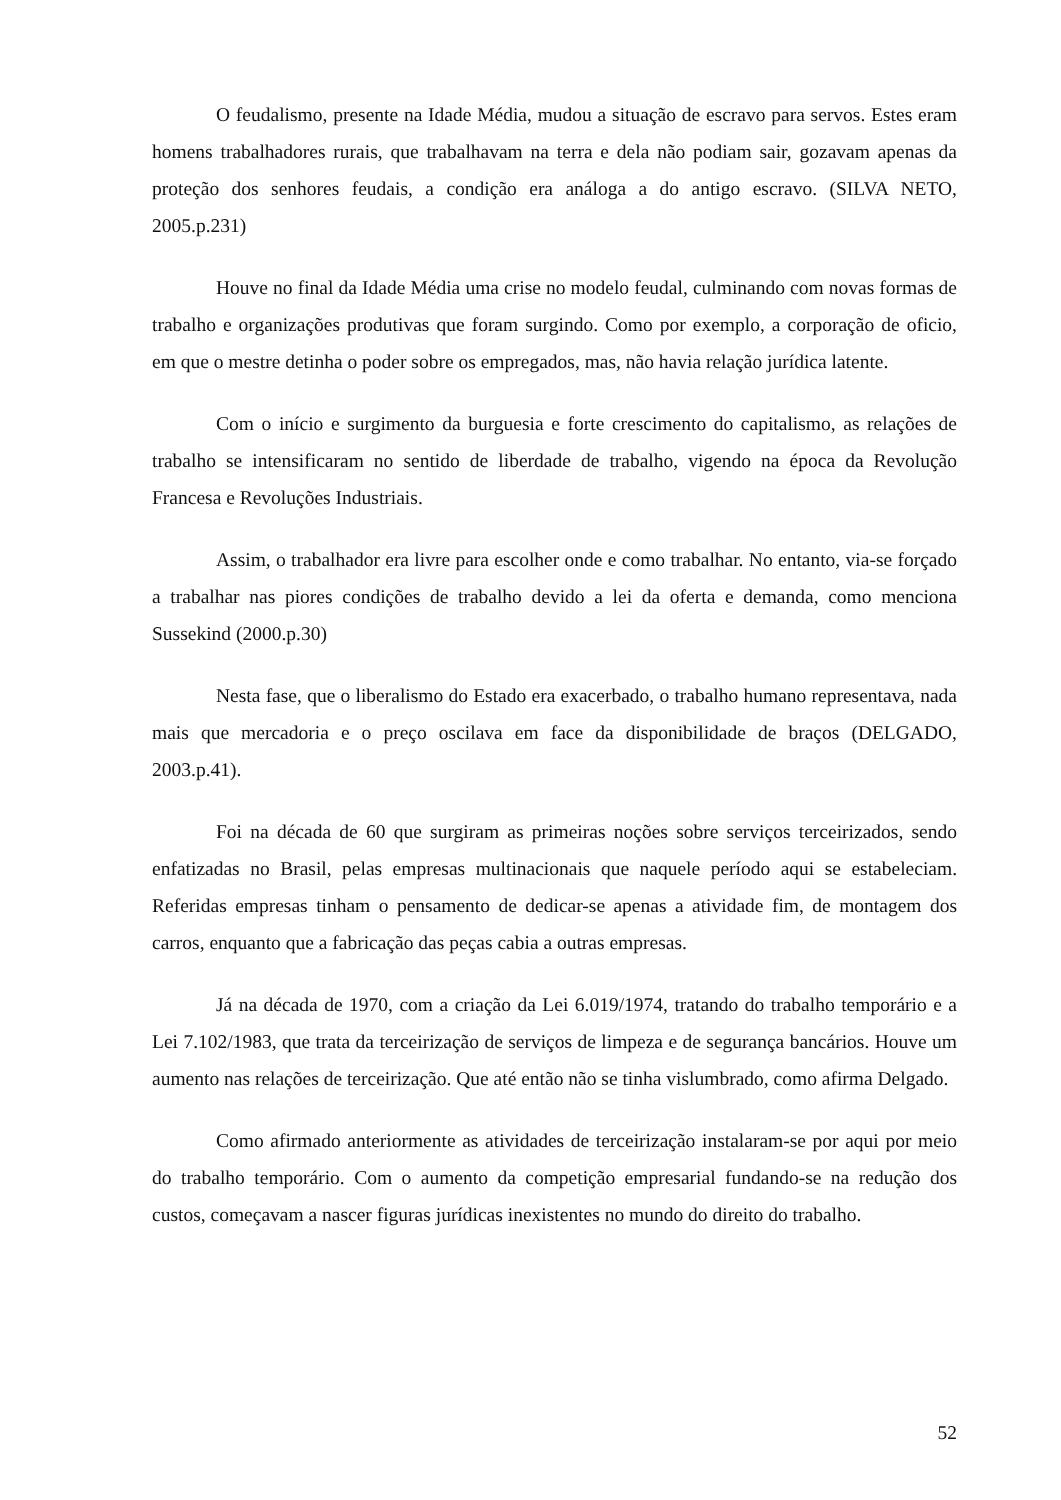O feudalismo, presente na Idade Média, mudou a situação de escravo para servos. Estes eram homens trabalhadores rurais, que trabalhavam na terra e dela não podiam sair, gozavam apenas da proteção dos senhores feudais, a condição era análoga a do antigo escravo. (SILVA NETO, 2005.p.231)
Houve no final da Idade Média uma crise no modelo feudal, culminando com novas formas de trabalho e organizações produtivas que foram surgindo. Como por exemplo, a corporação de oficio, em que o mestre detinha o poder sobre os empregados, mas, não havia relação jurídica latente.
Com o início e surgimento da burguesia e forte crescimento do capitalismo, as relações de trabalho se intensificaram no sentido de liberdade de trabalho, vigendo na época da Revolução Francesa e Revoluções Industriais.
Assim, o trabalhador era livre para escolher onde e como trabalhar. No entanto, via-se forçado a trabalhar nas piores condições de trabalho devido a lei da oferta e demanda, como menciona Sussekind (2000.p.30)
Nesta fase, que o liberalismo do Estado era exacerbado, o trabalho humano representava, nada mais que mercadoria e o preço oscilava em face da disponibilidade de braços (DELGADO, 2003.p.41).
Foi na década de 60 que surgiram as primeiras noções sobre serviços terceirizados, sendo enfatizadas no Brasil, pelas empresas multinacionais que naquele período aqui se estabeleciam. Referidas empresas tinham o pensamento de dedicar-se apenas a atividade fim, de montagem dos carros, enquanto que a fabricação das peças cabia a outras empresas.
Já na década de 1970, com a criação da Lei 6.019/1974, tratando do trabalho temporário e a Lei 7.102/1983, que trata da terceirização de serviços de limpeza e de segurança bancários. Houve um aumento nas relações de terceirização. Que até então não se tinha vislumbrado, como afirma Delgado.
Como afirmado anteriormente as atividades de terceirização instalaram-se por aqui por meio do trabalho temporário. Com o aumento da competição empresarial fundando-se na redução dos custos, começavam a nascer figuras jurídicas inexistentes no mundo do direito do trabalho.
52